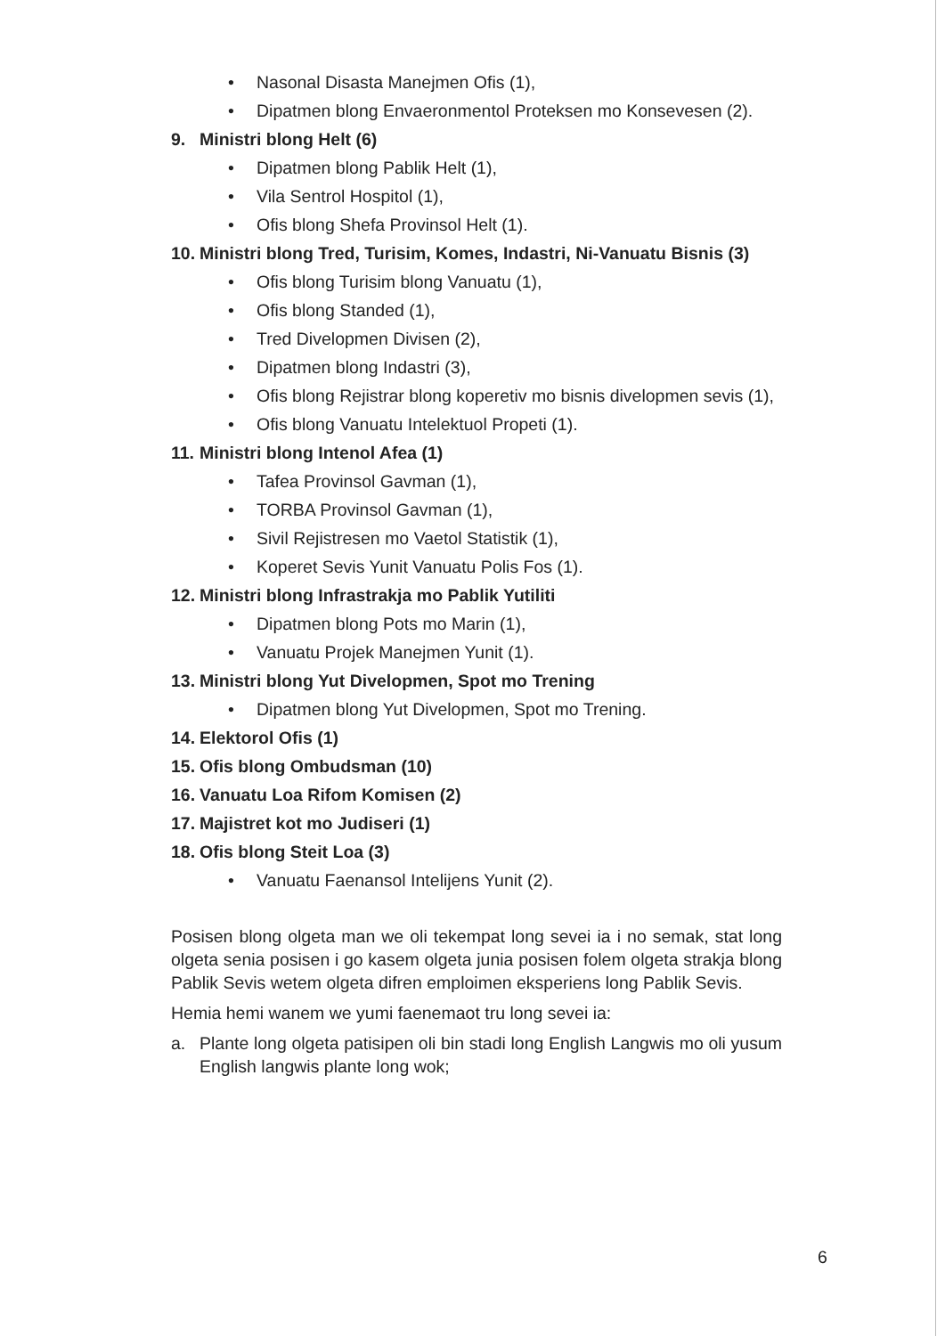• Nasonal Disasta Manejmen Ofis (1),
• Dipatmen blong Envaeronmentol Proteksen mo Konsevesen (2).
9. Ministri blong Helt (6)
• Dipatmen blong Pablik Helt (1),
• Vila Sentrol Hospitol (1),
• Ofis blong Shefa Provinsol Helt (1).
10. Ministri blong Tred, Turisim, Komes, Indastri, Ni-Vanuatu Bisnis (3)
• Ofis blong Turisim blong Vanuatu (1),
• Ofis blong Standed (1),
• Tred Divelopmen Divisen (2),
• Dipatmen blong Indastri (3),
• Ofis blong Rejistrar blong koperetiv mo bisnis divelopmen sevis (1),
• Ofis blong Vanuatu Intelektuol Propeti (1).
11. Ministri blong Intenol Afea (1)
• Tafea Provinsol Gavman (1),
• TORBA Provinsol Gavman (1),
• Sivil Rejistresen mo Vaetol Statistik (1),
• Koperet Sevis Yunit Vanuatu Polis Fos (1).
12. Ministri blong Infrastrakja mo Pablik Yutiliti
• Dipatmen blong Pots mo Marin (1),
• Vanuatu Projek Manejmen Yunit (1).
13. Ministri blong Yut Divelopmen, Spot mo Trening
• Dipatmen blong Yut Divelopmen, Spot mo Trening.
14. Elektorol Ofis (1)
15. Ofis blong Ombudsman (10)
16. Vanuatu Loa Rifom Komisen (2)
17. Majistret kot mo Judiseri (1)
18. Ofis blong Steit Loa (3)
• Vanuatu Faenansol Intelijens Yunit (2).
Posisen blong olgeta man we oli tekempat long sevei ia i no semak, stat long olgeta senia posisen i go kasem olgeta junia posisen folem olgeta strakja blong Pablik Sevis wetem olgeta difren emploimen eksperiens long Pablik Sevis.
Hemia hemi wanem we yumi faenemaot tru long sevei ia:
a. Plante long olgeta patisipen oli bin stadi long English Langwis mo oli yusum English langwis plante long wok;
6